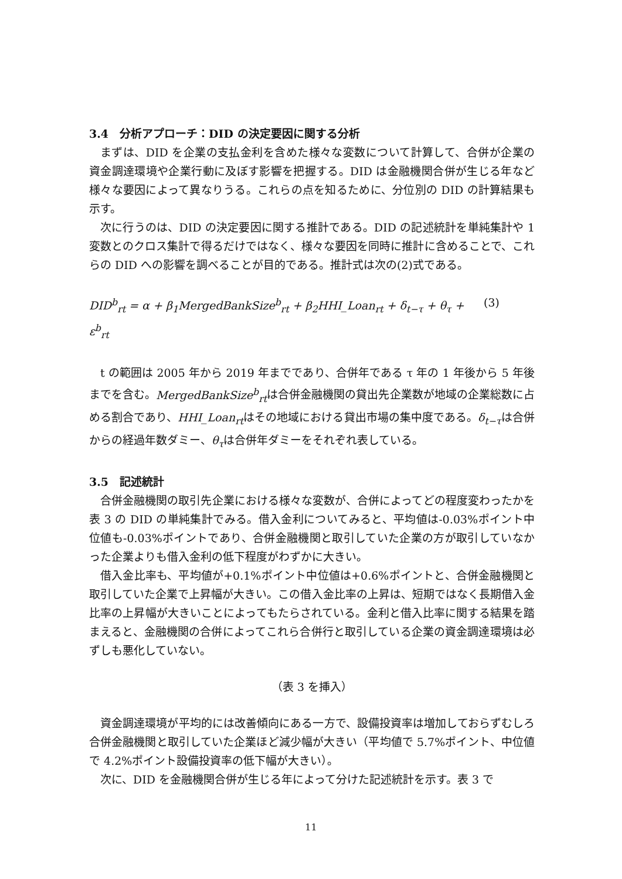3.4　分析アプローチ：DID の決定要因に関する分析
まずは、DID を企業の支払金利を含めた様々な変数について計算して、合併が企業の資金調達環境や企業行動に及ぼす影響を把握する。DID は金融機関合併が生じる年など様々な要因によって異なりうる。これらの点を知るために、分位別の DID の計算結果も示す。
次に行うのは、DID の決定要因に関する推計である。DID の記述統計を単純集計や 1 変数とのクロス集計で得るだけではなく、様々な要因を同時に推計に含めることで、これらの DID への影響を調べることが目的である。推計式は次の(2)式である。
DID<sup>b</sup><sub>rt</sub> = α + β<sub>1</sub>MergedBankSize<sup>b</sup><sub>rt</sub> + β<sub>2</sub>HHI_Loan<sub>rt</sub> + δ<sub>t−τ</sub> + θ<sub>τ</sub> + ε<sup>b</sup><sub>rt</sub> (3)
t の範囲は 2005 年から 2019 年までであり、合併年である τ 年の 1 年後から 5 年後までを含む。MergedBankSize<sup>b</sup><sub>rt</sub>は合併金融機関の貸出先企業数が地域の企業総数に占める割合であり、HHI_Loan<sub>rt</sub>はその地域における貸出市場の集中度である。δ<sub>t−τ</sub>は合併からの経過年数ダミー、θ<sub>τ</sub>は合併年ダミーをそれぞれ表している。
3.5　記述統計
合併金融機関の取引先企業における様々な変数が、合併によってどの程度変わったかを表 3 の DID の単純集計でみる。借入金利についてみると、平均値は-0.03%ポイント中位値も-0.03%ポイントであり、合併金融機関と取引していた企業の方が取引していなかった企業よりも借入金利の低下程度がわずかに大きい。
借入金比率も、平均値が+0.1%ポイント中位値は+0.6%ポイントと、合併金融機関と取引していた企業で上昇幅が大きい。この借入金比率の上昇は、短期ではなく長期借入金比率の上昇幅が大きいことによってもたらされている。金利と借入比率に関する結果を踏まえると、金融機関の合併によってこれら合併行と取引している企業の資金調達環境は必ずしも悪化していない。
（表 3 を挿入）
資金調達環境が平均的には改善傾向にある一方で、設備投資率は増加しておらずむしろ合併金融機関と取引していた企業ほど減少幅が大きい（平均値で 5.7%ポイント、中位値で 4.2%ポイント設備投資率の低下幅が大きい）。
次に、DID を金融機関合併が生じる年によって分けた記述統計を示す。表 3 で
11